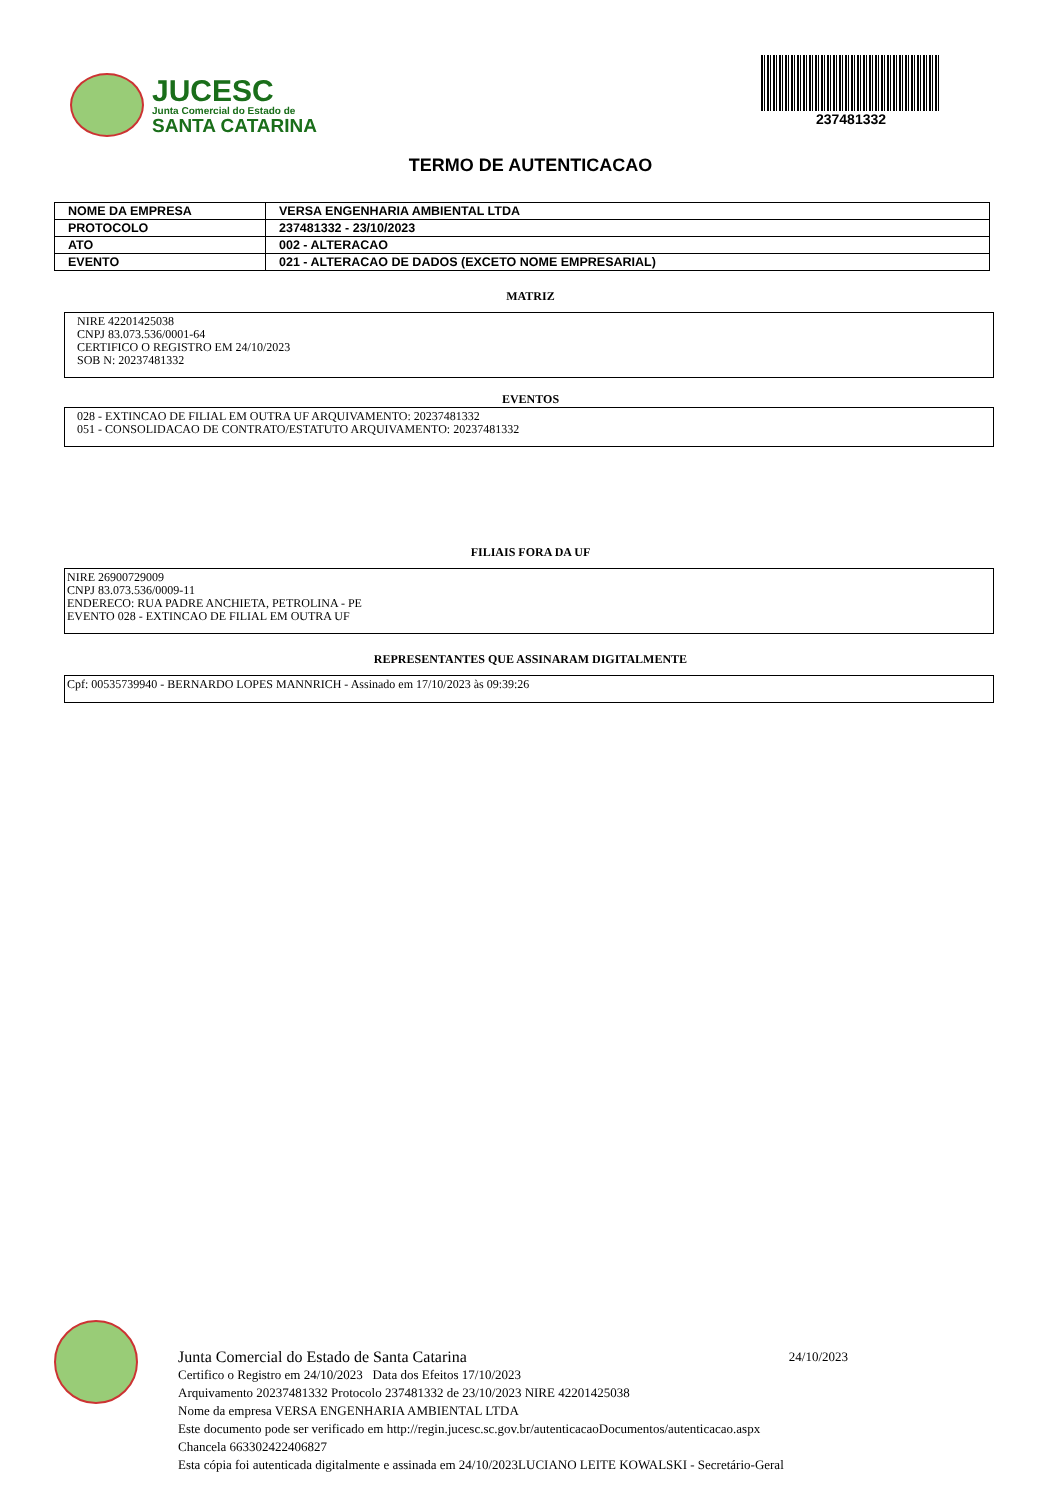JUCESC
Junta Comercial do Estado de
SANTA CATARINA
237481332
TERMO DE AUTENTICACAO
| NOME DA EMPRESA | VERSA ENGENHARIA AMBIENTAL LTDA |
| PROTOCOLO | 237481332 - 23/10/2023 |
| ATO | 002 - ALTERACAO |
| EVENTO | 021 - ALTERACAO DE DADOS (EXCETO NOME EMPRESARIAL) |
MATRIZ
NIRE 42201425038
CNPJ 83.073.536/0001-64
CERTIFICO O REGISTRO EM 24/10/2023
SOB N: 20237481332
EVENTOS
028 - EXTINCAO DE FILIAL EM OUTRA UF ARQUIVAMENTO: 20237481332
051 - CONSOLIDACAO DE CONTRATO/ESTATUTO ARQUIVAMENTO: 20237481332
FILIAIS FORA DA UF
NIRE 26900729009
CNPJ 83.073.536/0009-11
ENDERECO: RUA PADRE ANCHIETA, PETROLINA - PE
EVENTO 028 - EXTINCAO DE FILIAL EM OUTRA UF
REPRESENTANTES QUE ASSINARAM DIGITALMENTE
Cpf: 00535739940 - BERNARDO LOPES MANNRICH - Assinado em 17/10/2023 às 09:39:26
Junta Comercial do Estado de Santa Catarina 24/10/2023
Certifico o Registro em 24/10/2023 Data dos Efeitos 17/10/2023
Arquivamento 20237481332 Protocolo 237481332 de 23/10/2023 NIRE 42201425038
Nome da empresa VERSA ENGENHARIA AMBIENTAL LTDA
Este documento pode ser verificado em http://regin.jucesc.sc.gov.br/autenticacaoDocumentos/autenticacao.aspx
Chancela 663302422406827
Esta cópia foi autenticada digitalmente e assinada em 24/10/2023LUCIANO LEITE KOWALSKI - Secretário-Geral